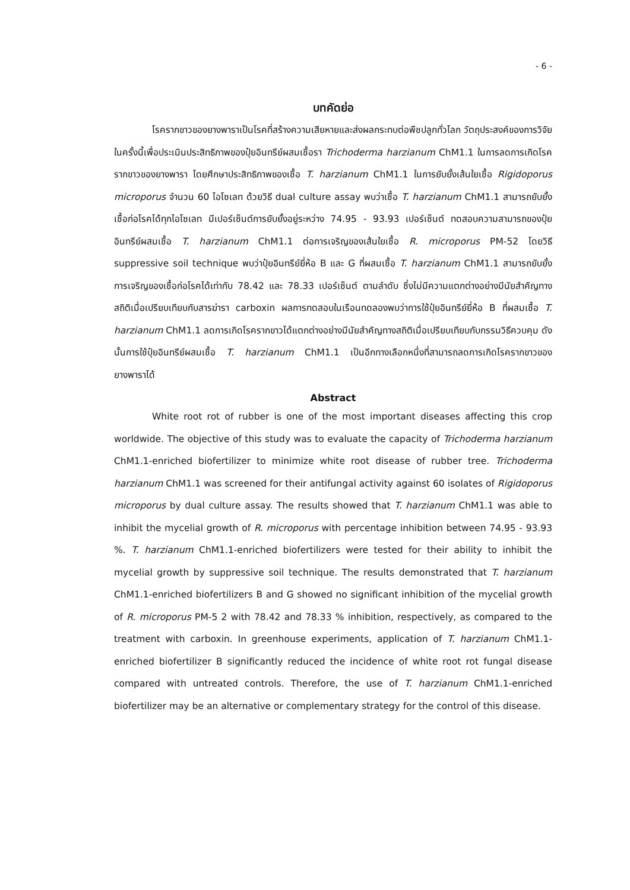- 6 -
บทคัดย่อ
โรครากขาวของยางพาราเป็นโรคที่สร้างความเสียหายและส่งผลกระทบต่อพืชปลูกทั่วโลก วัตถุประสงค์ของการวิจัยในครั้งนี้เพื่อประเมินประสิทธิภาพของปุ๋ยอินทรีย์ผสมเชื้อรา Trichoderma harzianum ChM1.1 ในการลดการเกิดโรครากขาวของยางพารา โดยศึกษาประสิทธิภาพของเชื้อ T. harzianum ChM1.1 ในการยับยั้งเส้นใยเชื้อ Rigidoporus microporus จำนวน 60 ไอโซเลท ด้วยวิธี dual culture assay พบว่าเชื้อ T. harzianum ChM1.1 สามารถยับยั้งเชื้อก่อโรคได้ทุกไอโซเลท มีเปอร์เซ็นต์การยับยั้งอยู่ระหว่าง 74.95 - 93.93 เปอร์เซ็นต์ ทดสอบความสามารถของปุ๋ยอินทรีย์ผสมเชื้อ T. harzianum ChM1.1 ต่อการเจริญของเส้นใยเชื้อ R. microporus PM-52 โดยวิธี suppressive soil technique พบว่าปุ๋ยอินทรีย์ยี่ห้อ B และ G ที่ผสมเชื้อ T. harzianum ChM1.1 สามารถยับยั้งการเจริญของเชื้อก่อโรคได้เท่ากับ 78.42 และ 78.33 เปอร์เซ็นต์ ตามลำดับ ซึ่งไม่มีความแตกต่างอย่างมีนัยสำคัญทางสถิติเมื่อเปรียบเทียบกับสารฆ่ารา carboxin ผลการทดสอบในเรือนทดลองพบว่าการใช้ปุ๋ยอินทรีย์ยี่ห้อ B ที่ผสมเชื้อ T. harzianum ChM1.1 ลดการเกิดโรครากขาวได้แตกต่างอย่างมีนัยสำคัญทางสถิติเมื่อเปรียบเทียบกับกรรมวิธีควบคุม ดังนั้นการใช้ปุ๋ยอินทรีย์ผสมเชื้อ T. harzianum ChM1.1 เป็นอีกทางเลือกหนึ่งที่สามารถลดการเกิดโรครากขาวของยางพาราได้
Abstract
White root rot of rubber is one of the most important diseases affecting this crop worldwide. The objective of this study was to evaluate the capacity of Trichoderma harzianum ChM1.1-enriched biofertilizer to minimize white root disease of rubber tree. Trichoderma harzianum ChM1.1 was screened for their antifungal activity against 60 isolates of Rigidoporus microporus by dual culture assay. The results showed that T. harzianum ChM1.1 was able to inhibit the mycelial growth of R. microporus with percentage inhibition between 74.95 - 93.93 %. T. harzianum ChM1.1-enriched biofertilizers were tested for their ability to inhibit the mycelial growth by suppressive soil technique. The results demonstrated that T. harzianum ChM1.1-enriched biofertilizers B and G showed no significant inhibition of the mycelial growth of R. microporus PM-5 2 with 78.42 and 78.33 % inhibition, respectively, as compared to the treatment with carboxin. In greenhouse experiments, application of T. harzianum ChM1.1-enriched biofertilizer B significantly reduced the incidence of white root rot fungal disease compared with untreated controls. Therefore, the use of T. harzianum ChM1.1-enriched biofertilizer may be an alternative or complementary strategy for the control of this disease.